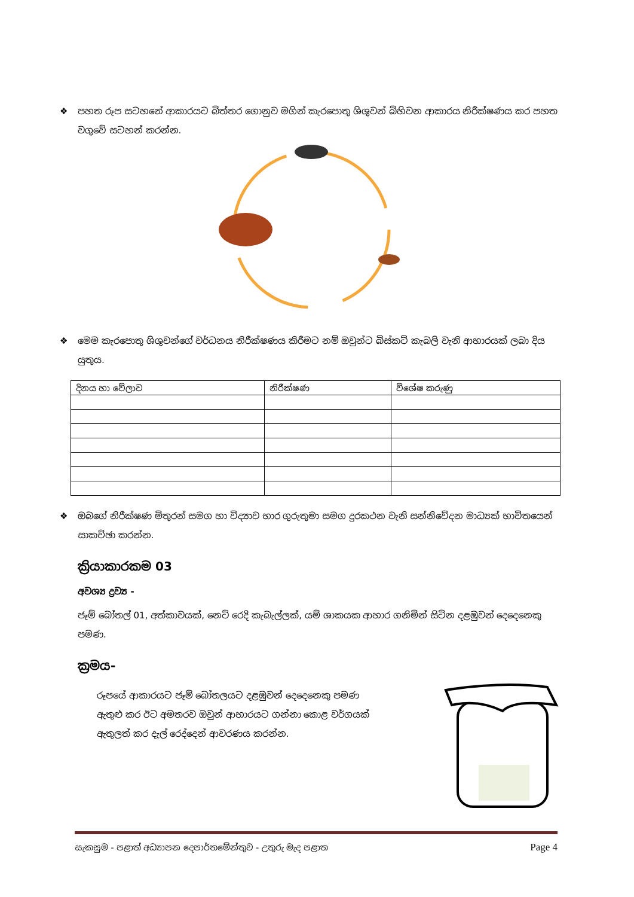❖ පහත රූප සටහනේ ආකාරයට බිත්තර ගොනුව මගින් කැරපොතු ශිශුවන් බිහිවන ආකාරය නිරීක්ෂණය කර පහත වගුවේ සටහන් කරන්න.
❖ මෙම කැරපොතු ශිශුවන්ගේ වර්ධනය නිරීක්ෂණය කිරීමට නම් ඔවුන්ට බිස්කට් කැබලි වැනි ආහාරයක් ලබා දිය යුතුය.
| දිනය හා වේලාව | නිරීක්ෂණ | විශේෂ කරුණු |
| --- | --- | --- |
❖ ඔබගේ නිරීක්ෂණ මිතුරන් සමග හා විද්‍යාව භාර ගුරුතුමා සමග දුරකථන වැනි සන්නිවේදන මාධ්‍යක් භාවිතයෙන් සාකච්ඡා කරන්න.
ක්‍රියාකාරකම 03
අවශ්‍ය ද්‍රව්‍ය -
ජෑම් බෝතල් 01, අත්කාවයක්, නෙට් රෙදි කැබැල්ලක්, යම් ශාකයක ආහාර ගනිමින් සිටින දළඹුවන් දෙදෙනෙකු පමණ.
ක්‍රමය-
රූපයේ ආකාරයට ජෑම් බෝතලයට දළඹුවන් දෙදෙනෙකු පමණ ඇතුළු කර ඊට අමතරව ඔවුන් ආහාරයට ගන්නා කොළ වර්ගයක් ඇතුලත් කර දැල් රෙද්දෙන් ආවරණය කරන්න.
සැකසුම - පළාත් අධ්‍යාපන දෙපාර්තමේන්තුව - උතුරු මැද පළාත Page 4